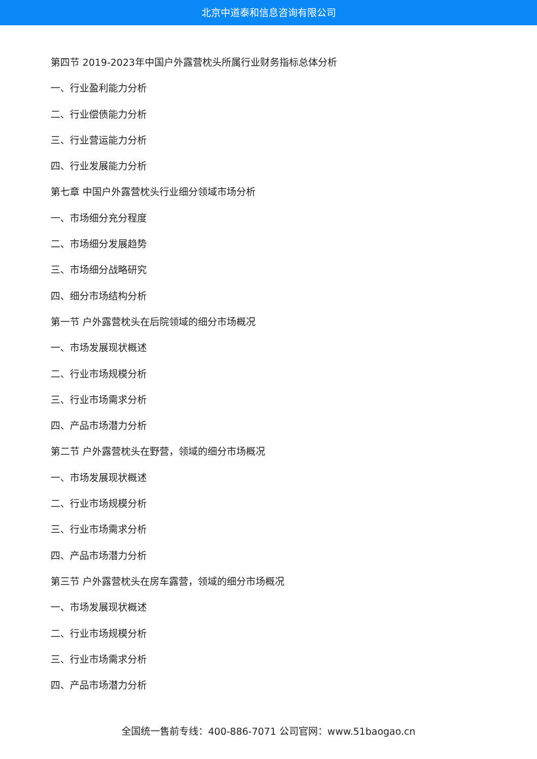北京中道泰和信息咨询有限公司
第四节 2019-2023年中国户外露营枕头所属行业财务指标总体分析
一、行业盈利能力分析
二、行业偿债能力分析
三、行业营运能力分析
四、行业发展能力分析
第七章 中国户外露营枕头行业细分领域市场分析
一、市场细分充分程度
二、市场细分发展趋势
三、市场细分战略研究
四、细分市场结构分析
第一节 户外露营枕头在后院领域的细分市场概况
一、市场发展现状概述
二、行业市场规模分析
三、行业市场需求分析
四、产品市场潜力分析
第二节 户外露营枕头在野营，领域的细分市场概况
一、市场发展现状概述
二、行业市场规模分析
三、行业市场需求分析
四、产品市场潜力分析
第三节 户外露营枕头在房车露营，领域的细分市场概况
一、市场发展现状概述
二、行业市场规模分析
三、行业市场需求分析
四、产品市场潜力分析
全国统一售前专线：400-886-7071 公司官网：www.51baogao.cn